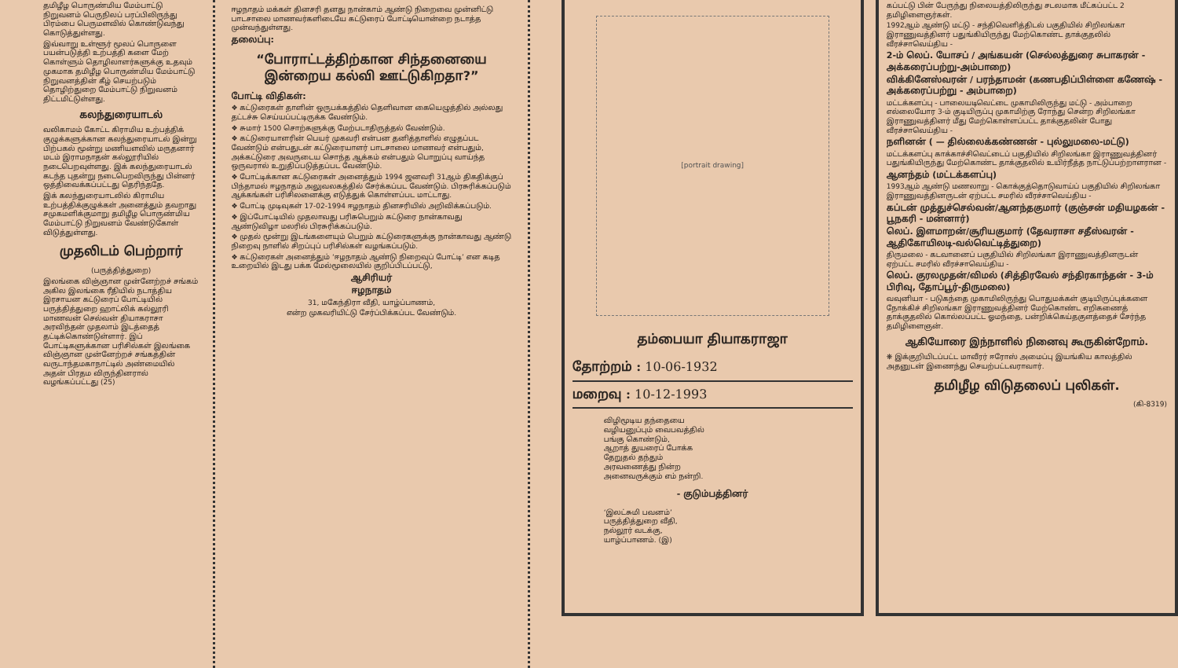தமிழீழ பொருண்மிய மேம்பாட்டு நிறுவனம் பெருநிலப் பரப்பிலிருந்து பிரம்பை பெருமளவில் கொண்டுவந்து கொடுத்துள்ளது.
இவ்வாறு உள்ளூர் மூலப் பொருளை பயன்படுத்தி உற்பத்தி களை மேற் கொள்ளும் தொழிலாளர்களுக்கு உதவும் முகமாக தமிழீழ பொருண்மிய மேம்பாட்டு நிறுவனத்தின் கீழ் செயற்படும் தொழிற்துறை மேம்பாட்டு நிறுவனம் திட்டமிட்டுள்ளது.
கலந்துரையாடல்
வலிகாமம் கோட்ட கிராமிய உற்பத்திக் குழுக்களுக்கான கலந்துரையாடல் இன்று பிற்பகல் மூன்று மணியளவில் மருதனார் மடம் இராமநாதன் கல்லூரியில் நடைபெறவுள்ளது. இக் கலந்துரையாடல் கடந்த புதன்று நடைபெறவிருந்து பின்னர் ஒத்திவைக்கப்பட்டது தெரிந்ததே.
இக் கலந்துரையாடலில் கிராமிய உற்பத்திக்குழுக்கள் அனைத்தும் தவறாது சமுகமளிக்குமாறு தமிழீழ பொருண்மிய மேம்பாட்டு நிறுவனம் வேண்டுகோள் விடுத்துள்ளது.
முதலிடம் பெற்றார்
(பருத்தித்துறை)
இலங்கை விஞ்ஞான முன்னேற்றச் சங்கம் அகில இலங்கை ரீதியில் நடாத்திய இரசாயன கட்டுரைப் போட்டியில் பருத்தித்துறை ஹாட்லிக் கல்லூரி மாணவன் செல்வன் தியாகராசா அரவிந்தன் முதலாம் இடத்தைத் தட்டிக்கொண்டுள்ளார். இப் போட்டிகளுக்கான பரிசில்கள் இலங்கை விஞ்ஞான முன்னேற்றச் சங்கத்தின் வருடாந்தமகாநாட்டில் அண்மையில் அதன் பிரதம விருந்தினரால் வழங்கப்பட்டது (25)
ஈழநாதம் மக்கள் தினசரி தனது நான்காம் ஆண்டு நிறைவை முன்னிட்டு பாடசாலை மாணவர்களிடையே கட்டுரைப் போட்டியொன்றை நடாத்த முன்வந்துள்ளது.
தலைப்பு:
“போராட்டத்திற்கான சிந்தனையை இன்றைய கல்வி ஊட்டுகிறதா?”
போட்டி விதிகள்:
❖ கட்டுரைகள் தாளின் ஒருபக்கத்தில் தெளிவான கையெழுத்தில் அல்லது தட்டச்சு செய்யப்பட்டிருக்க வேண்டும்.
❖ சுமார் 1500 சொற்களுக்கு மேற்படாதிருத்தல் வேண்டும்.
❖ கட்டுரையாளரின் பெயர் முகவரி என்பன தனித்தாளில் எழுதப்பட வேண்டும் என்பதுடன் கட்டுரையாளர் பாடசாலை மாணவர் என்பதும், அக்கட்டுரை அவருடைய சொந்த ஆக்கம் என்பதும் பொறுப்பு வாய்ந்த ஒருவரால் உறுதிப்படுத்தப்பட வேண்டும்.
❖ போட்டிக்கான கட்டுரைகள் அனைத்தும் 1994 ஜனவரி 31ஆம் திகதிக்குப் பிந்தாமல் ஈழநாதம் அலுவலகத்தில் சேர்க்கப்பட வேண்டும். பிரசுரிக்கப்படும் ஆக்கங்கள் பரிசிலனைக்கு எடுத்துக் கொள்ளப்பட மாட்டாது.
❖ போட்டி முடிவுகள் 17-02-1994 ஈழநாதம் தினசரியில் அறிவிக்கப்படும்.
❖ இப்போட்டியில் முதலாவது பரிசுபெறும் கட்டுரை நான்காவது ஆண்டுவிழா மலரில் பிரசுரிக்கப்படும்.
❖ முதல் மூன்று இடங்களையும் பெறும் கட்டுரைகளுக்கு நான்காவது ஆண்டு நிறைவு நாளில் சிறப்புப் பரிசில்கள் வழங்கப்படும்.
❖ கட்டுரைகள் அனைத்தும் ‘ஈழநாதம் ஆண்டு நிறைவுப் போட்டி’ என கடித உறையில் இடது பக்க மேல்மூலையில் குறிப்பிடப்பட்டு,
ஆசிரியர்
ஈழநாதம்
31, மகேந்திரா வீதி, யாழ்ப்பாணம்,
என்ற முகவரியிட்டு சேர்ப்பிக்கப்பட வேண்டும்.
[portrait drawing]
தம்பையா தியாகராஜா
தோற்றம் : 10-06-1932
மறைவு : 10-12-1993
விழிமூடிய தந்தையை
வழியனுப்பும் வைபவத்தில்
பங்கு கொண்டும்,
ஆறாத் துயரைப் போக்க
தேறுதல் தந்தும்
அரவணைத்து நின்ற
அனைவருக்கும் எம் நன்றி.
- குடும்பத்தினர்
‘இலட்சுமி பவனம்’
பருத்தித்துறை வீதி,
நல்லூர் வடக்கு,
யாழ்ப்பாணம். (இ)
கப்பட்டு பின் பேருந்து நிலையத்திலிருந்து சடலமாக மீட்கப்பட்ட 2 தமிழிளைஞர்கள்.
1992ஆம் ஆண்டு மட்டு - சந்திவெளித்திடல் பகுதியில் சிறிலங்கா இராணுவத்தினர் பதுங்கியிருந்து மேற்கொண்ட தாக்குதலில் வீரச்சாவெய்திய -
2-ம் லெப். யோசப் / அங்கயன் (செல்லத்துரை சுபாகரன் - அக்கரைப்பற்று-அம்பாறை)
விக்கினேஸ்வரன் / பரந்தாமன் (கணபதிப்பிள்ளை கணேஷ் - அக்கரைப்பற்று - அம்பாறை)
மட்டக்களப்பு - பாலையடிவெட்டை முகாமிலிருந்து மட்டு - அம்பாறை எல்லையோர 3-ம் குடியிருப்பு முகாமிற்கு ரோந்து சென்ற சிறிலங்கா இராணுவத்தினர் மீது மேற்கொள்ளப்பட்ட தாக்குதலின் போது வீரச்சாவெய்திய -
நளினன் ( — தில்லைக்கண்ணன் - புல்லுமலை-மட்டு)
மட்டக்களப்பு காக்காச்சிவெட்டைப் பகுதியில் சிறிலங்கா இராணுவத்தினர் பதுங்கியிருந்து மேற்கொண்ட தாக்குதலில் உயிர்நீத்த நாட்டுப்பற்றாளரான -
ஆனந்தம் (மட்டக்களப்பு)
1993ஆம் ஆண்டு மணலாறு - கொக்குத்தொடுவாய்ப் பகுதியில் சிறிலங்கா இராணுவத்தினருடன் ஏற்பட்ட சமரில் வீரச்சாவெய்திய -
கப்டன் முத்துச்செல்வன்/ஆனந்தகுமார் (குஞ்சன் மதியழகன் - பூநகரி - மன்னார்)
லெப். இளமாறன்/சூரியகுமார் (தேவராசா சதீஸ்வரன் - ஆதிகோயிலடி-வல்வெட்டித்துறை)
திருமலை - கடவானைப் பகுதியில் சிறிலங்கா இராணுவத்தினருடன் ஏற்பட்ட சமரில் வீரச்சாவெய்திய -
லெப். குரலமுதன்/விமல் (சித்திரவேல் சந்திரகாந்தன் - 3-ம் பிரிவு, தோப்பூர்-திருமலை)
வவுனியா - படுகந்தை முகாமிலிருந்து பொதுமக்கள் குடியிருப்புக்களை நோக்கிச் சிறிலங்கா இராணுவத்தினர் மேற்கொண்ட எறிகணைத் தாக்குதலில் கொல்லப்பட்ட ஓமந்தை, பன்றிக்கெய்தகுளத்தைச் சேர்ந்த தமிழிளைஞன்.
ஆகியோரை இந்நாளில் நினைவு கூருகின்றோம்.
❋ இக்குறியிடப்பட்ட மாவீரர் ஈரோஸ் அமைப்பு இயங்கிய காலத்தில் அதனுடன் இணைந்து செயற்பட்டவராவார்.
தமிழீழ விடுதலைப் புலிகள்.
(கி-8319)